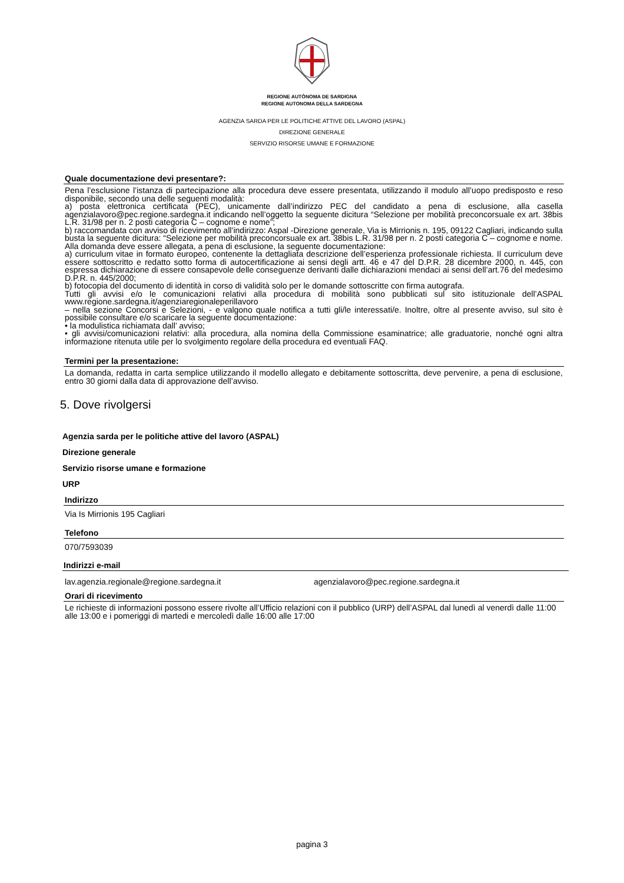REGIONE AUTÒNOMA DE SARDIGNA
REGIONE AUTONOMA DELLA SARDEGNA
AGENZIA SARDA PER LE POLITICHE ATTIVE DEL LAVORO (ASPAL)
DIREZIONE GENERALE
SERVIZIO RISORSE UMANE E FORMAZIONE
Quale documentazione devi presentare?:
Pena l’esclusione l’istanza di partecipazione alla procedura deve essere presentata, utilizzando il modulo all’uopo predisposto e reso disponibile, secondo una delle seguenti modalità:
a) posta elettronica certificata (PEC), unicamente dall’indirizzo PEC del candidato a pena di esclusione, alla casella agenzialavoro@pec.regione.sardegna.it indicando nell’oggetto la seguente dicitura “Selezione per mobilità preconcorsuale ex art. 38bis L.R. 31/98 per n. 2 posti categoria C – cognome e nome”;
b) raccomandata con avviso di ricevimento all’indirizzo: Aspal -Direzione generale, Via is Mirrionis n. 195, 09122 Cagliari, indicando sulla busta la seguente dicitura: “Selezione per mobilità preconcorsuale ex art. 38bis L.R. 31/98 per n. 2 posti categoria C – cognome e nome.
Alla domanda deve essere allegata, a pena di esclusione, la seguente documentazione:
a) curriculum vitae in formato europeo, contenente la dettagliata descrizione dell’esperienza professionale richiesta. Il curriculum deve essere sottoscritto e redatto sotto forma di autocertificazione ai sensi degli artt. 46 e 47 del D.P.R. 28 dicembre 2000, n. 445, con espressa dichiarazione di essere consapevole delle conseguenze derivanti dalle dichiarazioni mendaci ai sensi dell’art.76 del medesimo D.P.R. n. 445/2000;
b) fotocopia del documento di identità in corso di validità solo per le domande sottoscritte con firma autografa.
Tutti gli avvisi e/o le comunicazioni relativi alla procedura di mobilità sono pubblicati sul sito istituzionale dell’ASPAL www.regione.sardegna.it/agenziaregionaleperillavoro
– nella sezione Concorsi e Selezioni, - e valgono quale notifica a tutti gli/le interessati/e. Inoltre, oltre al presente avviso, sul sito è possibile consultare e/o scaricare la seguente documentazione:
• la modulistica richiamata dall’ avviso;
• gli avvisi/comunicazioni relativi: alla procedura, alla nomina della Commissione esaminatrice; alle graduatorie, nonché ogni altra informazione ritenuta utile per lo svolgimento regolare della procedura ed eventuali FAQ.
Termini per la presentazione:
La domanda, redatta in carta semplice utilizzando il modello allegato e debitamente sottoscritta, deve pervenire, a pena di esclusione, entro 30 giorni dalla data di approvazione dell’avviso.
5. Dove rivolgersi
Agenzia sarda per le politiche attive del lavoro (ASPAL)
Direzione generale
Servizio risorse umane e formazione
URP
Indirizzo
Via Is Mirrionis 195 Cagliari
Telefono
070/7593039
Indirizzi e-mail
lav.agenzia.regionale@regione.sardegna.it agenzialavoro@pec.regione.sardegna.it
Orari di ricevimento
Le richieste di informazioni possono essere rivolte all’Ufficio relazioni con il pubblico (URP) dell’ASPAL dal lunedì al venerdì dalle 11:00 alle 13:00 e i pomeriggi di martedi e mercoledì dalle 16:00 alle 17:00
pagina 3